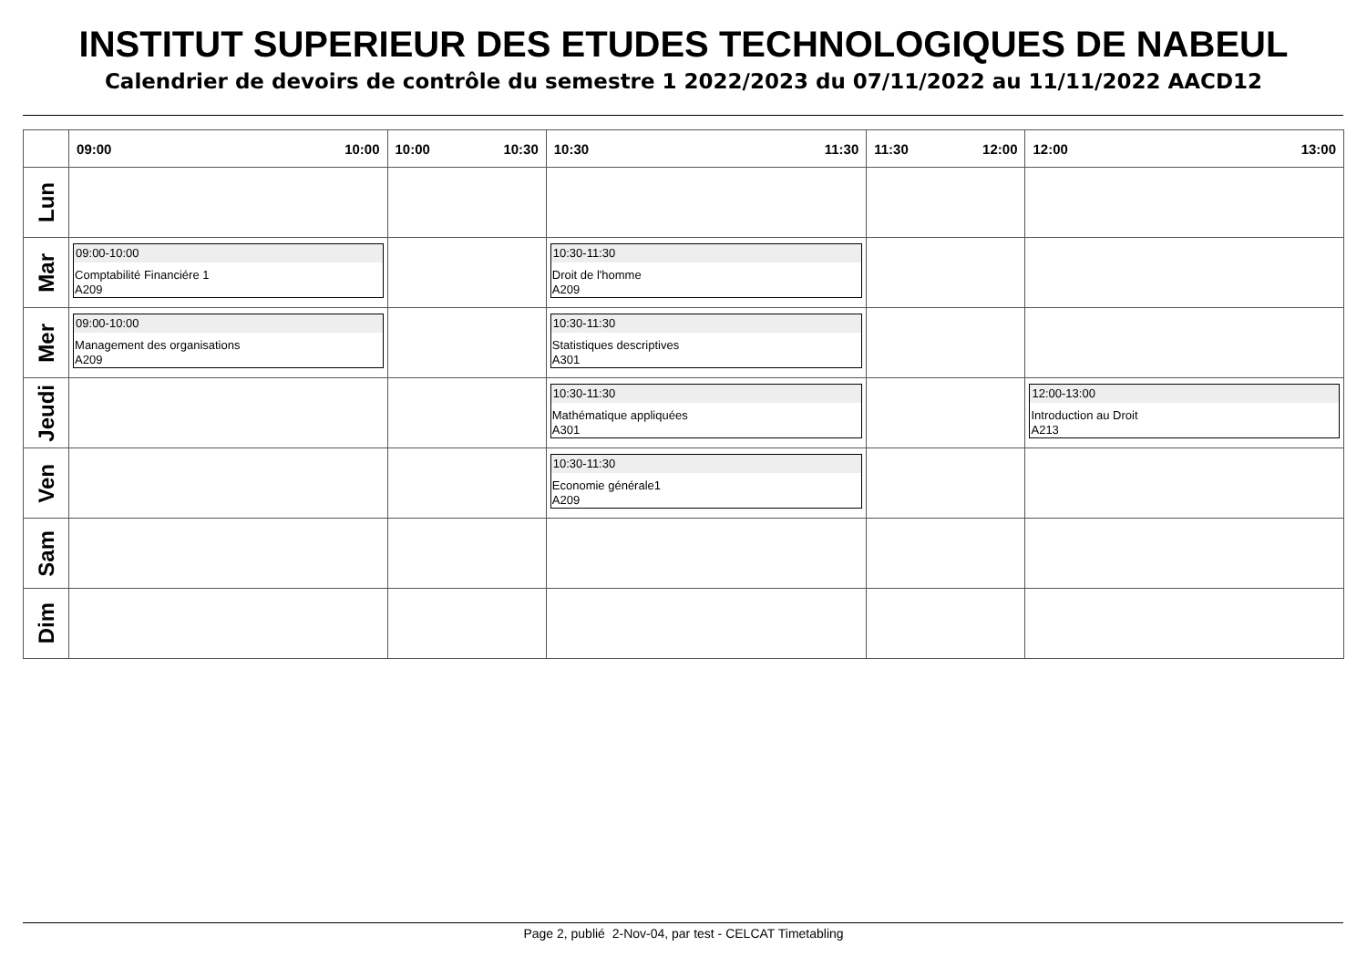INSTITUT SUPERIEUR DES ETUDES TECHNOLOGIQUES DE NABEUL
Calendrier de devoirs de contrôle du semestre 1 2022/2023 du 07/11/2022 au 11/11/2022 AACD12
| | 09:00 10:00 | 10:00 10:30 | 10:30 11:30 | 11:30 12:00 | 12:00 13:00 |
| --- | --- | --- | --- | --- | --- |
| Lun | | | | | |
| Mar | 09:00-10:00 Comptabilité Financiére 1 A209 | | 10:30-11:30 Droit de l'homme A209 | | |
| Mer | 09:00-10:00 Management des organisations A209 | | 10:30-11:30 Statistiques descriptives A301 | | |
| Jeudi | | | 10:30-11:30 Mathématique appliquées A301 | | 12:00-13:00 Introduction au Droit A213 |
| Ven | | | 10:30-11:30 Economie générale1 A209 | | |
| Sam | | | | | |
| Dim | | | | | |
Page 2, publié 2-Nov-04, par test - CELCAT Timetabling